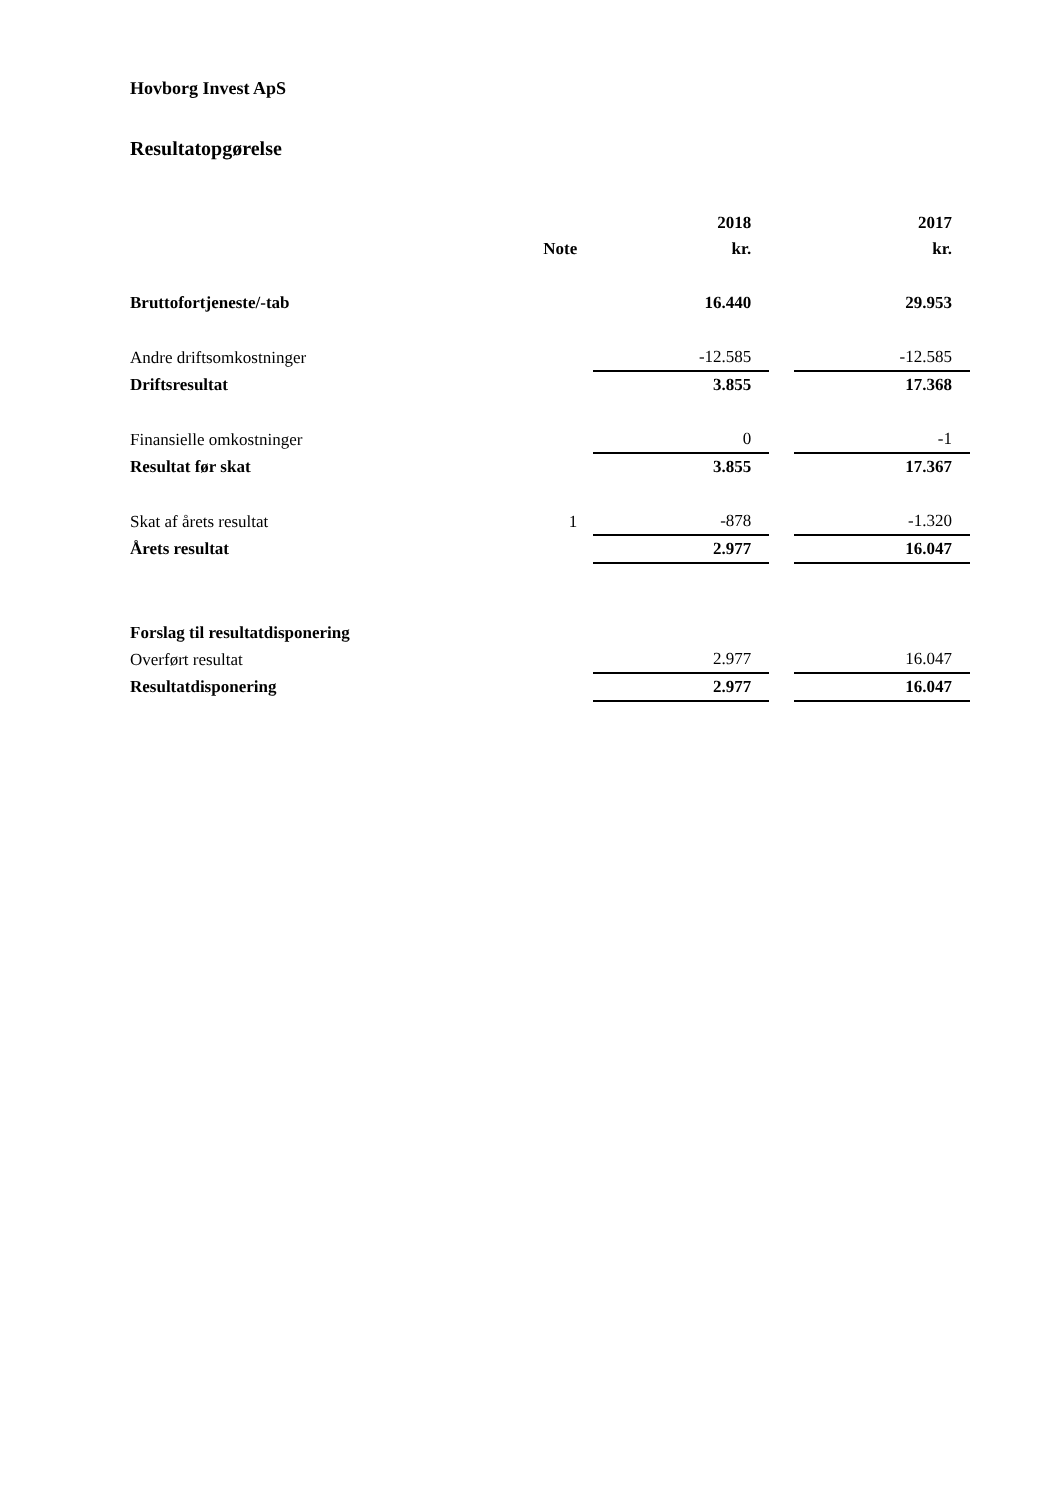Hovborg Invest ApS
Resultatopgørelse
| | | 2018 | | 2017 |
| --- | --- | --- | --- | --- |
| | Note | kr. | | kr. |
| Bruttofortjeneste/-tab | | 16.440 | | 29.953 |
| Andre driftsomkostninger | | -12.585 | | -12.585 |
| Driftsresultat | | 3.855 | | 17.368 |
| Finansielle omkostninger | | 0 | | -1 |
| Resultat før skat | | 3.855 | | 17.367 |
| Skat af årets resultat | 1 | -878 | | -1.320 |
| Årets resultat | | 2.977 | | 16.047 |
| Forslag til resultatdisponering | | | | |
| Overført resultat | | 2.977 | | 16.047 |
| Resultatdisponering | | 2.977 | | 16.047 |